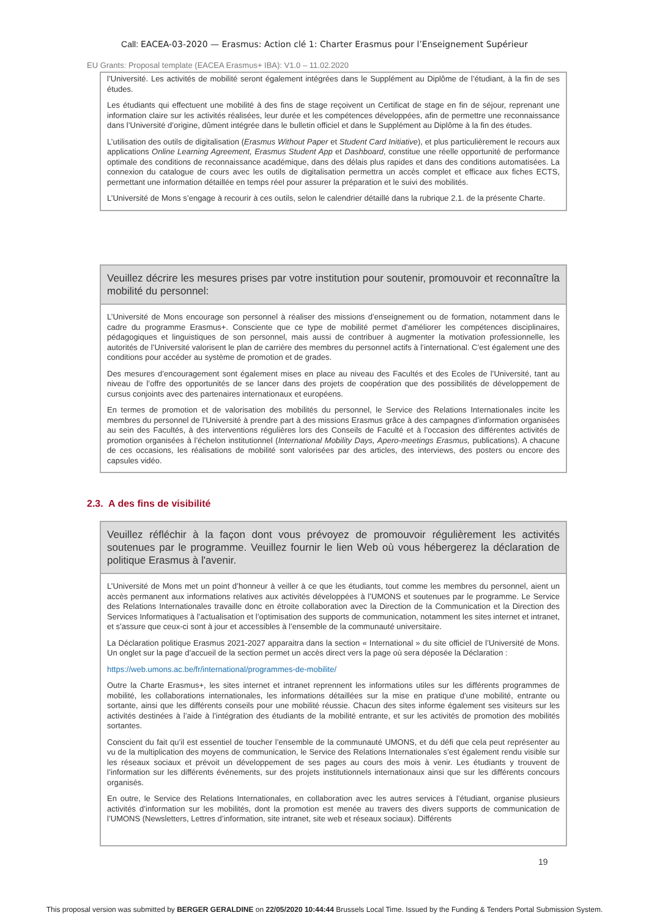Call: EACEA-03-2020 — Erasmus: Action clé 1: Charter Erasmus pour l’Enseignement Supérieur
EU Grants: Proposal template (EACEA Erasmus+ IBA): V1.0 – 11.02.2020
l’Université. Les activités de mobilité seront également intégrées dans le Supplément au Diplôme de l’étudiant, à la fin de ses études.
Les étudiants qui effectuent une mobilité à des fins de stage reçoivent un Certificat de stage en fin de séjour, reprenant une information claire sur les activités réalisées, leur durée et les compétences développées, afin de permettre une reconnaissance dans l’Université d’origine, dûment intégrée dans le bulletin officiel et dans le Supplément au Diplôme à la fin des études.
L’utilisation des outils de digitalisation (Erasmus Without Paper et Student Card Initiative), et plus particulièrement le recours aux applications Online Learning Agreement, Erasmus Student App et Dashboard, constitue une réelle opportunité de performance optimale des conditions de reconnaissance académique, dans des délais plus rapides et dans des conditions automatisées. La connexion du catalogue de cours avec les outils de digitalisation permettra un accès complet et efficace aux fiches ECTS, permettant une information détaillée en temps réel pour assurer la préparation et le suivi des mobilités.
L’Université de Mons s’engage à recourir à ces outils, selon le calendrier détaillé dans la rubrique 2.1. de la présente Charte.
Veuillez décrire les mesures prises par votre institution pour soutenir, promouvoir et reconnaître la mobilité du personnel:
L’Université de Mons encourage son personnel à réaliser des missions d’enseignement ou de formation, notamment dans le cadre du programme Erasmus+. Consciente que ce type de mobilité permet d’améliorer les compétences disciplinaires, pédagogiques et linguistiques de son personnel, mais aussi de contribuer à augmenter la motivation professionnelle, les autorités de l’Université valorisent le plan de carrière des membres du personnel actifs à l’international. C’est également une des conditions pour accéder au système de promotion et de grades.
Des mesures d’encouragement sont également mises en place au niveau des Facultés et des Ecoles de l’Université, tant au niveau de l’offre des opportunités de se lancer dans des projets de coopération que des possibilités de développement de cursus conjoints avec des partenaires internationaux et européens.
En termes de promotion et de valorisation des mobilités du personnel, le Service des Relations Internationales incite les membres du personnel de l’Université à prendre part à des missions Erasmus grâce à des campagnes d’information organisées au sein des Facultés, à des interventions régulières lors des Conseils de Faculté et à l’occasion des différentes activités de promotion organisées à l’échelon institutionnel (International Mobility Days, Apero-meetings Erasmus, publications). A chacune de ces occasions, les réalisations de mobilité sont valorisées par des articles, des interviews, des posters ou encore des capsules vidéo.
2.3. A des fins de visibilité
Veuillez réfléchir à la façon dont vous prévoyez de promouvoir régulièrement les activités soutenues par le programme. Veuillez fournir le lien Web où vous hébergerez la déclaration de politique Erasmus à l'avenir.
L’Université de Mons met un point d’honneur à veiller à ce que les étudiants, tout comme les membres du personnel, aient un accès permanent aux informations relatives aux activités développées à l’UMONS et soutenues par le programme. Le Service des Relations Internationales travaille donc en étroite collaboration avec la Direction de la Communication et la Direction des Services Informatiques à l’actualisation et l’optimisation des supports de communication, notamment les sites internet et intranet, et s’assure que ceux-ci sont à jour et accessibles à l’ensemble de la communauté universitaire.
La Déclaration politique Erasmus 2021-2027 apparaitra dans la section « International » du site officiel de l’Université de Mons. Un onglet sur la page d’accueil de la section permet un accès direct vers la page où sera déposée la Déclaration :
https://web.umons.ac.be/fr/international/programmes-de-mobilite/
Outre la Charte Erasmus+, les sites internet et intranet reprennent les informations utiles sur les différents programmes de mobilité, les collaborations internationales, les informations détaillées sur la mise en pratique d’une mobilité, entrante ou sortante, ainsi que les différents conseils pour une mobilité réussie. Chacun des sites informe également ses visiteurs sur les activités destinées à l’aide à l’intégration des étudiants de la mobilité entrante, et sur les activités de promotion des mobilités sortantes.
Conscient du fait qu’il est essentiel de toucher l’ensemble de la communauté UMONS, et du défi que cela peut représenter au vu de la multiplication des moyens de communication, le Service des Relations Internationales s’est également rendu visible sur les réseaux sociaux et prévoit un développement de ses pages au cours des mois à venir. Les étudiants y trouvent de l’information sur les différents événements, sur des projets institutionnels internationaux ainsi que sur les différents concours organisés.
En outre, le Service des Relations Internationales, en collaboration avec les autres services à l’étudiant, organise plusieurs activités d’information sur les mobilités, dont la promotion est menée au travers des divers supports de communication de l’UMONS (Newsletters, Lettres d’information, site intranet, site web et réseaux sociaux). Différents
19
This proposal version was submitted by BERGER GERALDINE on 22/05/2020 10:44:44 Brussels Local Time. Issued by the Funding & Tenders Portal Submission System.